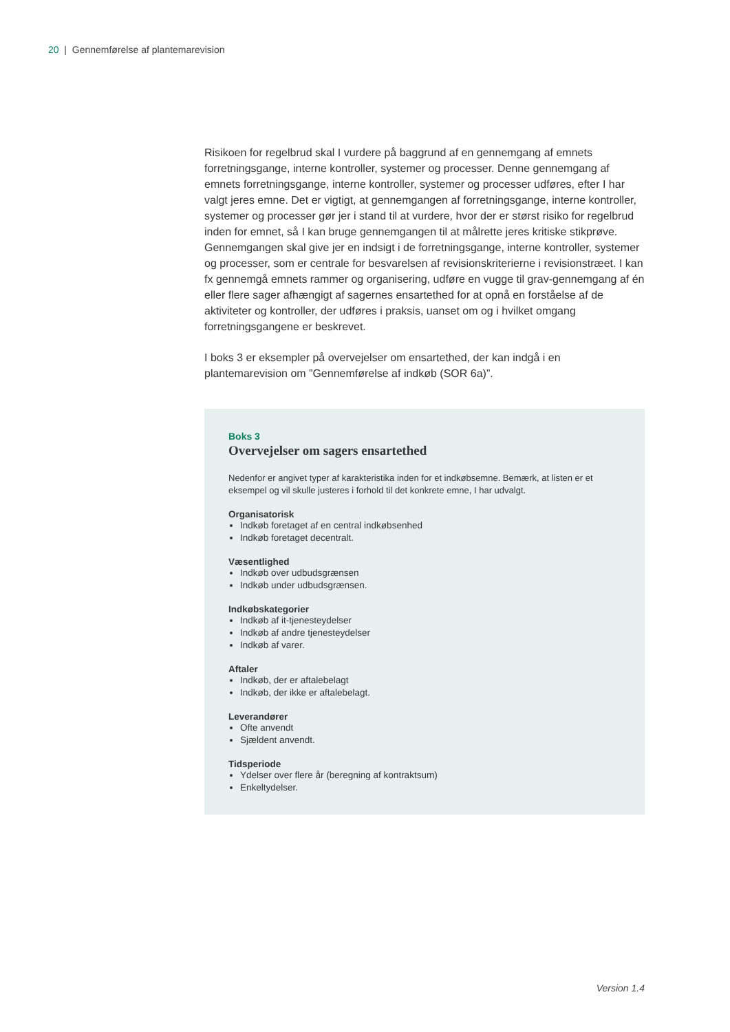20 | Gennemførelse af plantemarevision
Risikoen for regelbrud skal I vurdere på baggrund af en gennemgang af emnets forretningsgange, interne kontroller, systemer og processer. Denne gennemgang af emnets forretningsgange, interne kontroller, systemer og processer udføres, efter I har valgt jeres emne. Det er vigtigt, at gennemgangen af forretningsgange, interne kontroller, systemer og processer gør jer i stand til at vurdere, hvor der er størst risiko for regelbrud inden for emnet, så I kan bruge gennemgangen til at målrette jeres kritiske stikprøve. Gennemgangen skal give jer en indsigt i de forretningsgange, interne kontroller, systemer og processer, som er centrale for besvarelsen af revisionskriterierne i revisionstræet. I kan fx gennemgå emnets rammer og organisering, udføre en vugge til grav-gennemgang af én eller flere sager afhængigt af sagernes ensartethed for at opnå en forståelse af de aktiviteter og kontroller, der udføres i praksis, uanset om og i hvilket omgang forretningsgangene er beskrevet.
I boks 3 er eksempler på overvejelser om ensartethed, der kan indgå i en plantemarevision om ”Gennemførelse af indkøb (SOR 6a)”.
Boks 3
Overvejelser om sagers ensartethed
Nedenfor er angivet typer af karakteristika inden for et indkøbsemne. Bemærk, at listen er et eksempel og vil skulle justeres i forhold til det konkrete emne, I har udvalgt.
Organisatorisk
Indkøb foretaget af en central indkøbsenhed
Indkøb foretaget decentralt.
Væsentlighed
Indkøb over udbudsgrænsen
Indkøb under udbudsgrænsen.
Indkøbskategorier
Indkøb af it-tjenesteydelser
Indkøb af andre tjenesteydelser
Indkøb af varer.
Aftaler
Indkøb, der er aftalebelagt
Indkøb, der ikke er aftalebelagt.
Leverandører
Ofte anvendt
Sjældent anvendt.
Tidsperiode
Ydelser over flere år (beregning af kontraktsum)
Enkeltydelser.
Version 1.4